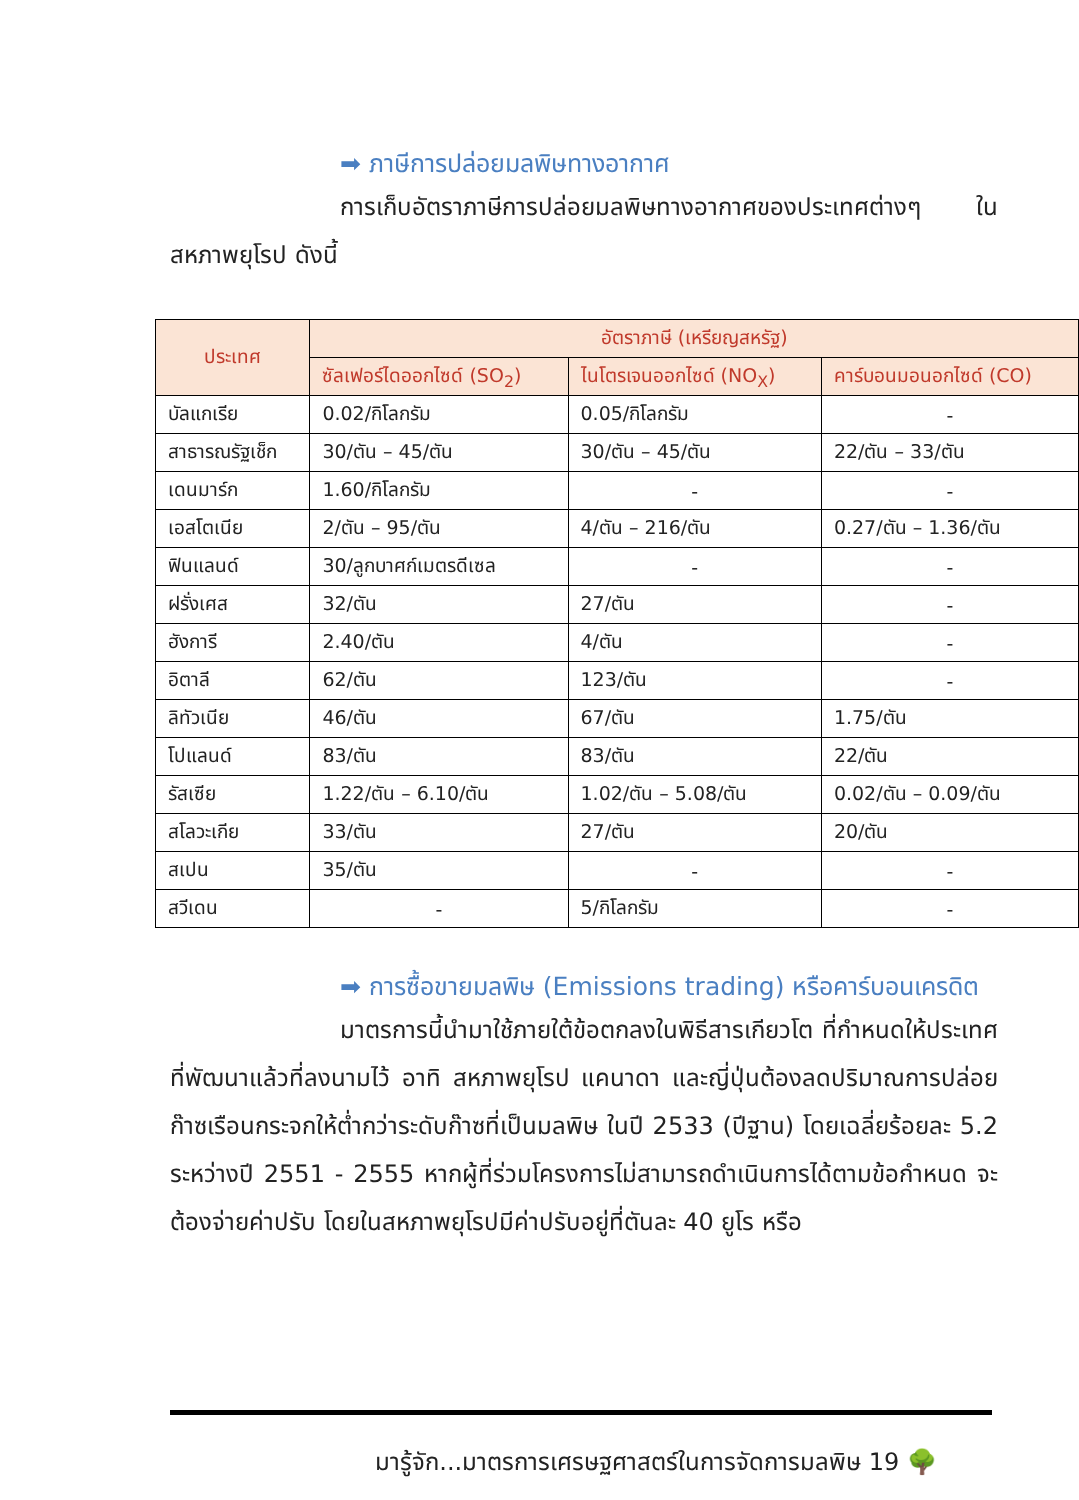➡ ภาษีการปล่อยมลพิษทางอากาศ
การเก็บอัตราภาษีการปล่อยมลพิษทางอากาศของประเทศต่างๆ ในสหภาพยุโรป ดังนี้
| ประเทศ | อัตราภาษี (เหรียญสหรัฐ) | | |
| --- | --- | --- | --- |
| | ซัลเฟอร์ไดออกไซด์ (SO<sub>2</sub>) | ไนโตรเจนออกไซด์ (NO<sub>X</sub>) | คาร์บอนมอนอกไซด์ (CO) |
| บัลแกเรีย | 0.02/กิโลกรัม | 0.05/กิโลกรัม | - |
| สาธารณรัฐเช็ก | 30/ตัน – 45/ตัน | 30/ตัน – 45/ตัน | 22/ตัน – 33/ตัน |
| เดนมาร์ก | 1.60/กิโลกรัม | - | - |
| เอสโตเนีย | 2/ตัน – 95/ตัน | 4/ตัน – 216/ตัน | 0.27/ตัน – 1.36/ตัน |
| ฟินแลนด์ | 30/ลูกบาศก์เมตรดีเซล | - | - |
| ฝรั่งเศส | 32/ตัน | 27/ตัน | - |
| ฮังการี | 2.40/ตัน | 4/ตัน | - |
| อิตาลี | 62/ตัน | 123/ตัน | - |
| ลิทัวเนีย | 46/ตัน | 67/ตัน | 1.75/ตัน |
| โปแลนด์ | 83/ตัน | 83/ตัน | 22/ตัน |
| รัสเซีย | 1.22/ตัน – 6.10/ตัน | 1.02/ตัน – 5.08/ตัน | 0.02/ตัน – 0.09/ตัน |
| สโลวะเกีย | 33/ตัน | 27/ตัน | 20/ตัน |
| สเปน | 35/ตัน | - | - |
| สวีเดน | - | 5/กิโลกรัม | - |
➡ การซื้อขายมลพิษ (Emissions trading) หรือคาร์บอนเครดิต
มาตรการนี้นำมาใช้ภายใต้ข้อตกลงในพิธีสารเกียวโต ที่กำหนดให้ประเทศที่พัฒนาแล้วที่ลงนามไว้ อาทิ สหภาพยุโรป แคนาดา และญี่ปุ่นต้องลดปริมาณการปล่อยก๊าซเรือนกระจกให้ต่ำกว่าระดับก๊าซที่เป็นมลพิษ ในปี 2533 (ปีฐาน) โดยเฉลี่ยร้อยละ 5.2 ระหว่างปี 2551 - 2555 หากผู้ที่ร่วมโครงการไม่สามารถดำเนินการได้ตามข้อกำหนด จะต้องจ่ายค่าปรับ โดยในสหภาพยุโรปมีค่าปรับอยู่ที่ตันละ 40 ยูโร หรือ
มารู้จัก...มาตรการเศรษฐศาสตร์ในการจัดการมลพิษ 19 🌳